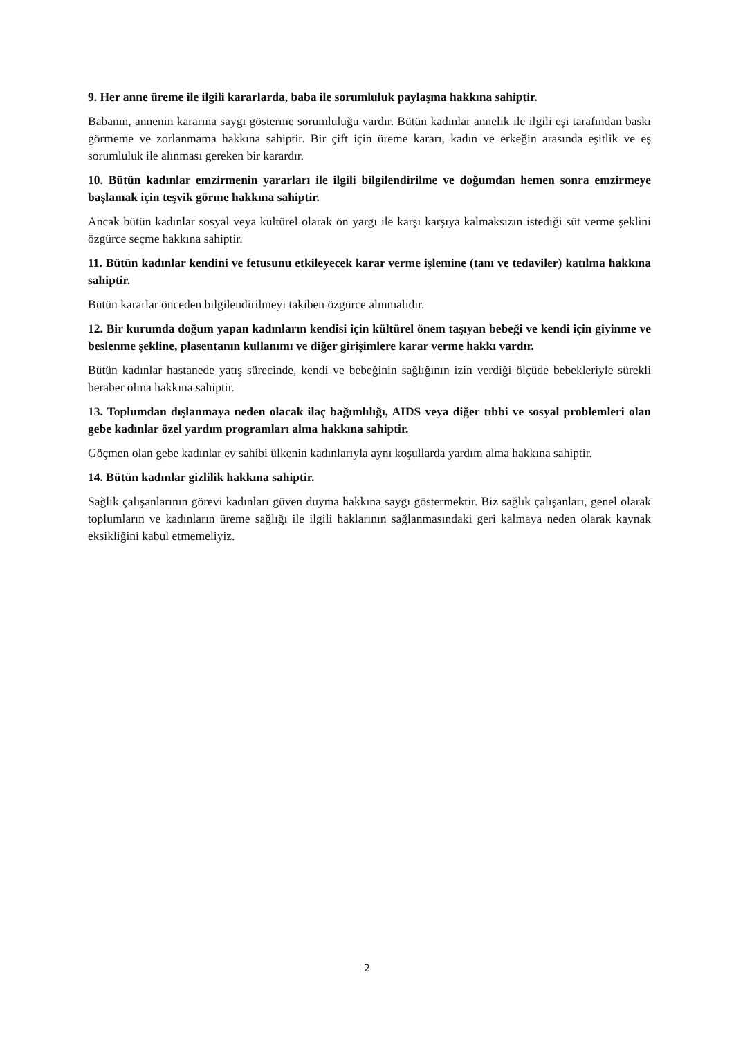9. Her anne üreme ile ilgili kararlarda, baba ile sorumluluk paylaşma hakkına sahiptir.
Babanın, annenin kararına saygı gösterme sorumluluğu vardır. Bütün kadınlar annelik ile ilgili eşi tarafından baskı görmeme ve zorlanmama hakkına sahiptir. Bir çift için üreme kararı, kadın ve erkeğin arasında eşitlik ve eş sorumluluk ile alınması gereken bir karardır.
10. Bütün kadınlar emzirmenin yararları ile ilgili bilgilendirilme ve doğumdan hemen sonra emzirmeye başlamak için teşvik görme hakkına sahiptir.
Ancak bütün kadınlar sosyal veya kültürel olarak ön yargı ile karşı karşıya kalmaksızın istediği süt verme şeklini özgürce seçme hakkına sahiptir.
11. Bütün kadınlar kendini ve fetusunu etkileyecek karar verme işlemine (tanı ve tedaviler) katılma hakkına sahiptir.
Bütün kararlar önceden bilgilendirilmeyi takiben özgürce alınmalıdır.
12. Bir kurumda doğum yapan kadınların kendisi için kültürel önem taşıyan bebeği ve kendi için giyinme ve beslenme şekline, plasentanın kullanımı ve diğer girişimlere karar verme hakkı vardır.
Bütün kadınlar hastanede yatış sürecinde, kendi ve bebeğinin sağlığının izin verdiği ölçüde bebekleriyle sürekli beraber olma hakkına sahiptir.
13. Toplumdan dışlanmaya neden olacak ilaç bağımlılığı, AIDS veya diğer tıbbi ve sosyal problemleri olan gebe kadınlar özel yardım programları alma hakkına sahiptir.
Göçmen olan gebe kadınlar ev sahibi ülkenin kadınlarıyla aynı koşullarda yardım alma hakkına sahiptir.
14. Bütün kadınlar gizlilik hakkına sahiptir.
Sağlık çalışanlarının görevi kadınları güven duyma hakkına saygı göstermektir. Biz sağlık çalışanları, genel olarak toplumların ve kadınların üreme sağlığı ile ilgili haklarının sağlanmasındaki geri kalmaya neden olarak kaynak eksikliğini kabul etmemeliyiz.
2